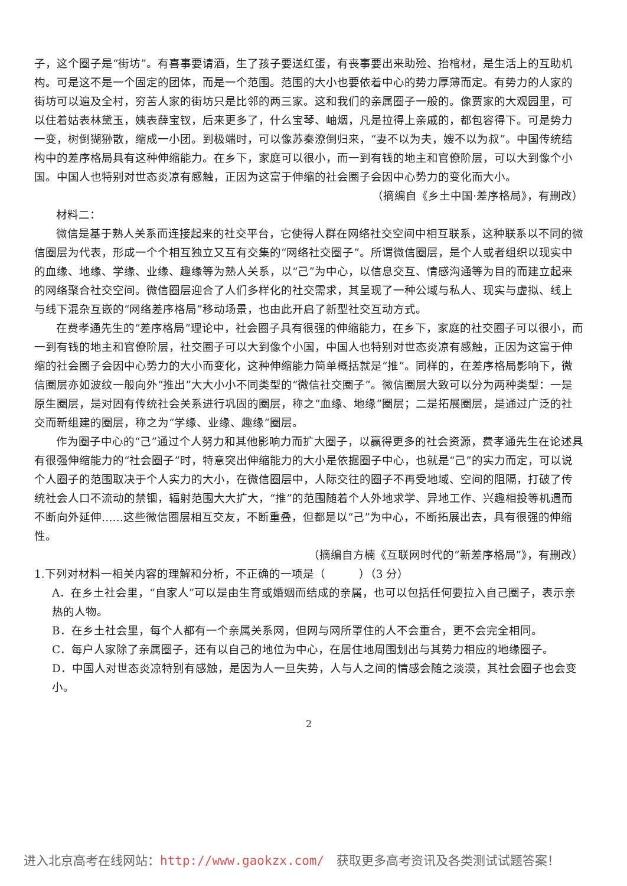子，这个圈子是“街坊”。有喜事要请酒，生了孩子要送红蛋，有丧事要出来助殓、抬棺材，是生活上的互助机构。可是这不是一个固定的团体，而是一个范围。范围的大小也要依着中心的势力厚薄而定。有势力的人家的街坊可以遍及全村，穷苦人家的街坊只是比邻的两三家。这和我们的亲属圈子一般的。像贾家的大观园里，可以住着姑表林黛玉，姨表薛宝钗，后来更多了，什么宝琴、岫烟，凡是拉得上亲戚的，都包容得下。可是势力一变，树倒猢狲散，缩成一小团。到极端时，可以像苏秦潦倒归来，“妻不以为夫，嫂不以为叔”。中国传统结构中的差序格局具有这种伸缩能力。在乡下，家庭可以很小，而一到有钱的地主和官僚阶层，可以大到像个小国。中国人也特别对世态炎凉有感触，正因为这富于伸缩的社会圈子会因中心势力的变化而大小。
（摘编自《乡土中国·差序格局》，有删改）
材料二：
微信是基于熟人关系而连接起来的社交平台，它使得人群在网络社交空间中相互联系，这种联系以不同的微信圈层为代表，形成一个个相互独立又互有交集的“网络社交圈子”。所谓微信圈层，是个人或者组织以现实中的血缘、地缘、学缘、业缘、趣缘等为熟人关系，以“己”为中心，以信息交互、情感沟通等为目的而建立起来的网络聚合社交空间。微信圈层迎合了人们多样化的社交需求，其呈现了一种公域与私人、现实与虚拟、线上与线下混杂互嵌的“网络差序格局”移动场景，也由此开启了新型社交互动方式。
在费孝通先生的“差序格局”理论中，社会圈子具有很强的伸缩能力，在乡下，家庭的社交圈子可以很小，而一到有钱的地主和官僚阶层，社交圈子可以大到像个小国，中国人也特别对世态炎凉有感触，正因为这富于伸缩的社会圈子会因中心势力的大小而变化，这种伸缩能力简单概括就是“推”。同样的，在差序格局影响下，微信圈层亦如波纹一般向外“推出”大大小小不同类型的“微信社交圈子”。微信圈层大致可以分为两种类型：一是原生圈层，是对固有传统社会关系进行巩固的圈层，称之“血缘、地缘”圈层；二是拓展圈层，是通过广泛的社交而新组建的圈层，称之为“学缘、业缘、趣缘”圈层。
作为圈子中心的“己”通过个人努力和其他影响力而扩大圈子，以赢得更多的社会资源，费孝通先生在论述具有很强伸缩能力的“社会圈子”时，特意突出伸缩能力的大小是依据圈子中心，也就是“己”的实力而定，可以说个人圈子的范围取决于个人实力的大小，在微信圈层中，人际交往的圈子不再受地域、空间的阻隔，打破了传统社会人口不流动的禁锢，辐射范围大大扩大，“推”的范围随着个人外地求学、异地工作、兴趣相投等机遇而不断向外延伸……这些微信圈层相互交友，不断重叠，但都是以“己”为中心，不断拓展出去，具有很强的伸缩性。
（摘编自方楠《互联网时代的“新差序格局”》，有删改）
1.下列对材料一相关内容的理解和分析，不正确的一项是（　　　）（3 分）
A．在乡土社会里，“自家人”可以是由生育或婚姻而结成的亲属，也可以包括任何要拉入自己圈子，表示亲热的人物。
B．在乡土社会里，每个人都有一个亲属关系网，但网与网所罩住的人不会重合，更不会完全相同。
C．每户人家除了亲属圈子，还有以自己的地位为中心，在居住地周围划出与其势力相应的地缘圈子。
D．中国人对世态炎凉特别有感触，是因为人一旦失势，人与人之间的情感会随之淡漠，其社会圈子也会变小。
2
进入北京高考在线网站：http://www.gaokzx.com/　获取更多高考资讯及各类测试试题答案！